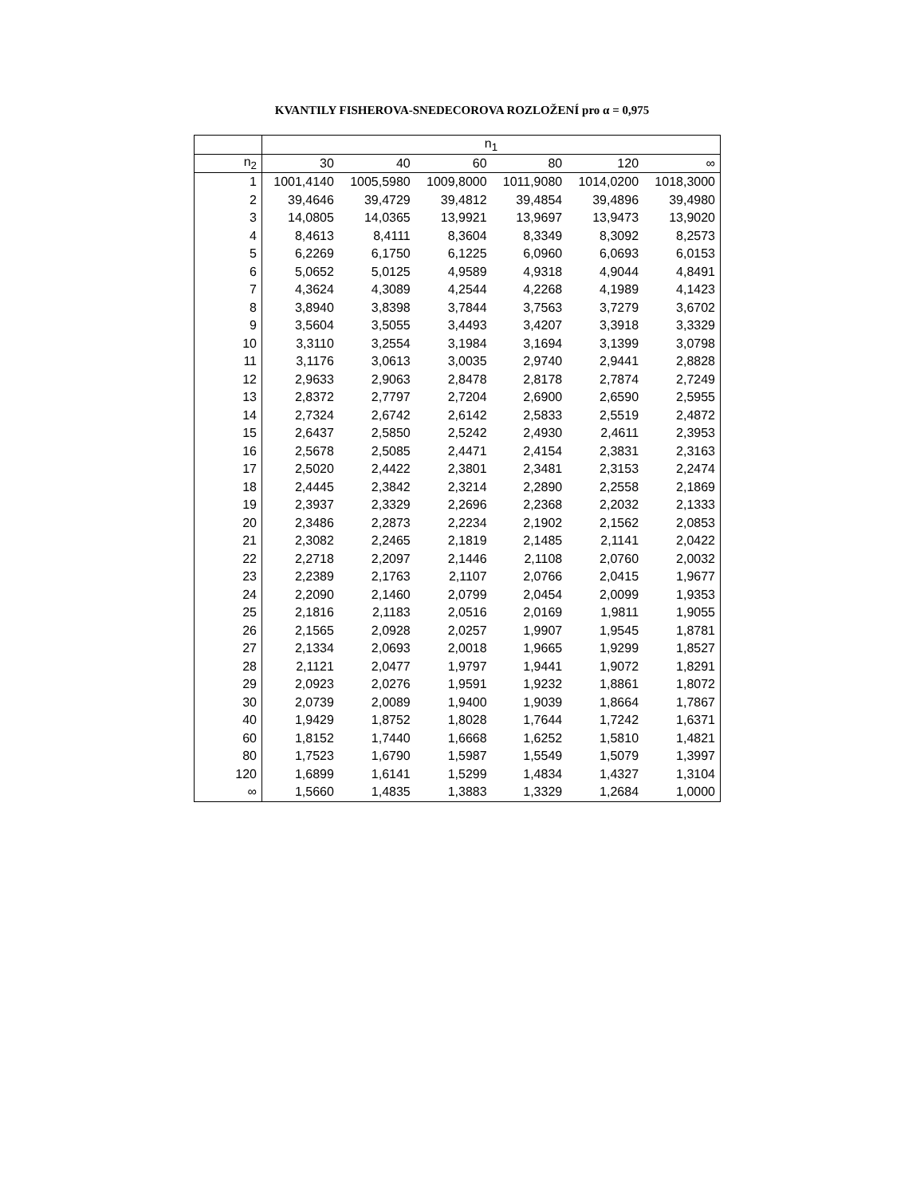KVANTILY FISHEROVA-SNEDECOROVA ROZLOŽENÍ pro α = 0,975
| | n<sub>1</sub> | | | | | |
| --- | --- | --- | --- | --- | --- | --- |
| n<sub>2</sub> | 30 | 40 | 60 | 80 | 120 | ∞ |
| 1 | 1001,4140 | 1005,5980 | 1009,8000 | 1011,9080 | 1014,0200 | 1018,3000 |
| 2 | 39,4646 | 39,4729 | 39,4812 | 39,4854 | 39,4896 | 39,4980 |
| 3 | 14,0805 | 14,0365 | 13,9921 | 13,9697 | 13,9473 | 13,9020 |
| 4 | 8,4613 | 8,4111 | 8,3604 | 8,3349 | 8,3092 | 8,2573 |
| 5 | 6,2269 | 6,1750 | 6,1225 | 6,0960 | 6,0693 | 6,0153 |
| 6 | 5,0652 | 5,0125 | 4,9589 | 4,9318 | 4,9044 | 4,8491 |
| 7 | 4,3624 | 4,3089 | 4,2544 | 4,2268 | 4,1989 | 4,1423 |
| 8 | 3,8940 | 3,8398 | 3,7844 | 3,7563 | 3,7279 | 3,6702 |
| 9 | 3,5604 | 3,5055 | 3,4493 | 3,4207 | 3,3918 | 3,3329 |
| 10 | 3,3110 | 3,2554 | 3,1984 | 3,1694 | 3,1399 | 3,0798 |
| 11 | 3,1176 | 3,0613 | 3,0035 | 2,9740 | 2,9441 | 2,8828 |
| 12 | 2,9633 | 2,9063 | 2,8478 | 2,8178 | 2,7874 | 2,7249 |
| 13 | 2,8372 | 2,7797 | 2,7204 | 2,6900 | 2,6590 | 2,5955 |
| 14 | 2,7324 | 2,6742 | 2,6142 | 2,5833 | 2,5519 | 2,4872 |
| 15 | 2,6437 | 2,5850 | 2,5242 | 2,4930 | 2,4611 | 2,3953 |
| 16 | 2,5678 | 2,5085 | 2,4471 | 2,4154 | 2,3831 | 2,3163 |
| 17 | 2,5020 | 2,4422 | 2,3801 | 2,3481 | 2,3153 | 2,2474 |
| 18 | 2,4445 | 2,3842 | 2,3214 | 2,2890 | 2,2558 | 2,1869 |
| 19 | 2,3937 | 2,3329 | 2,2696 | 2,2368 | 2,2032 | 2,1333 |
| 20 | 2,3486 | 2,2873 | 2,2234 | 2,1902 | 2,1562 | 2,0853 |
| 21 | 2,3082 | 2,2465 | 2,1819 | 2,1485 | 2,1141 | 2,0422 |
| 22 | 2,2718 | 2,2097 | 2,1446 | 2,1108 | 2,0760 | 2,0032 |
| 23 | 2,2389 | 2,1763 | 2,1107 | 2,0766 | 2,0415 | 1,9677 |
| 24 | 2,2090 | 2,1460 | 2,0799 | 2,0454 | 2,0099 | 1,9353 |
| 25 | 2,1816 | 2,1183 | 2,0516 | 2,0169 | 1,9811 | 1,9055 |
| 26 | 2,1565 | 2,0928 | 2,0257 | 1,9907 | 1,9545 | 1,8781 |
| 27 | 2,1334 | 2,0693 | 2,0018 | 1,9665 | 1,9299 | 1,8527 |
| 28 | 2,1121 | 2,0477 | 1,9797 | 1,9441 | 1,9072 | 1,8291 |
| 29 | 2,0923 | 2,0276 | 1,9591 | 1,9232 | 1,8861 | 1,8072 |
| 30 | 2,0739 | 2,0089 | 1,9400 | 1,9039 | 1,8664 | 1,7867 |
| 40 | 1,9429 | 1,8752 | 1,8028 | 1,7644 | 1,7242 | 1,6371 |
| 60 | 1,8152 | 1,7440 | 1,6668 | 1,6252 | 1,5810 | 1,4821 |
| 80 | 1,7523 | 1,6790 | 1,5987 | 1,5549 | 1,5079 | 1,3997 |
| 120 | 1,6899 | 1,6141 | 1,5299 | 1,4834 | 1,4327 | 1,3104 |
| ∞ | 1,5660 | 1,4835 | 1,3883 | 1,3329 | 1,2684 | 1,0000 |